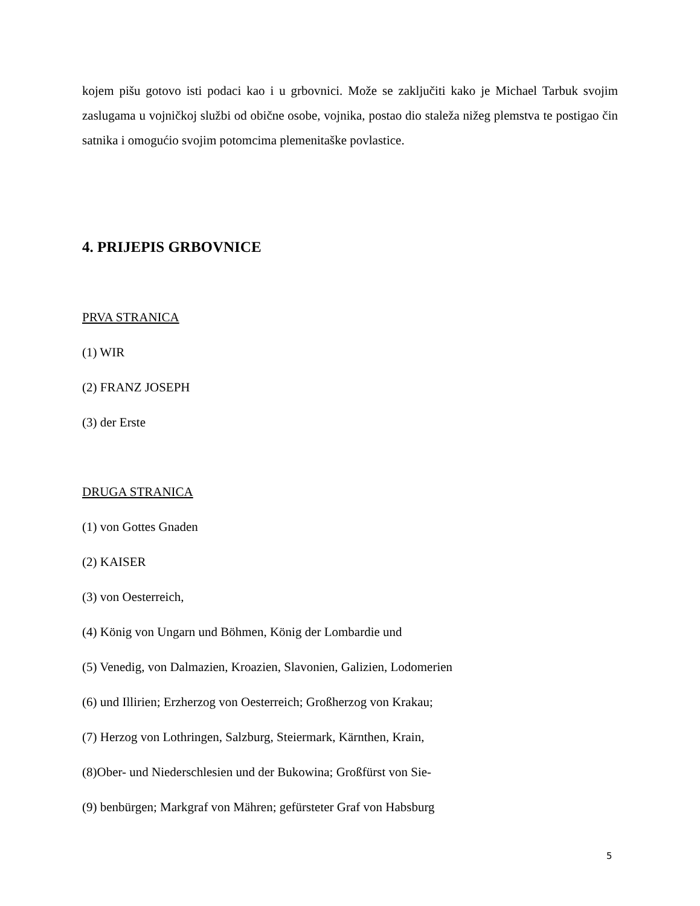kojem pišu gotovo isti podaci kao i u grbovnici. Može se zaključiti kako je Michael Tarbuk svojim zaslugama u vojničkoj službi od obične osobe, vojnika, postao dio staleža nižeg plemstva te postigao čin satnika i omogućio svojim potomcima plemenitaške povlastice.
4. PRIJEPIS GRBOVNICE
PRVA STRANICA
(1) WIR
(2) FRANZ JOSEPH
(3) der Erste
DRUGA STRANICA
(1) von Gottes Gnaden
(2) KAISER
(3) von Oesterreich,
(4) König von Ungarn und Böhmen, König der Lombardie und
(5) Venedig, von Dalmazien, Kroazien, Slavonien, Galizien, Lodomerien
(6) und Illirien; Erzherzog von Oesterreich; Großherzog von Krakau;
(7) Herzog von Lothringen, Salzburg, Steiermark, Kärnthen, Krain,
(8)Ober- und Niederschlesien und der Bukowina; Großfürst von Sie-
(9) benbürgen; Markgraf von Mähren; gefürsteter Graf von Habsburg
5